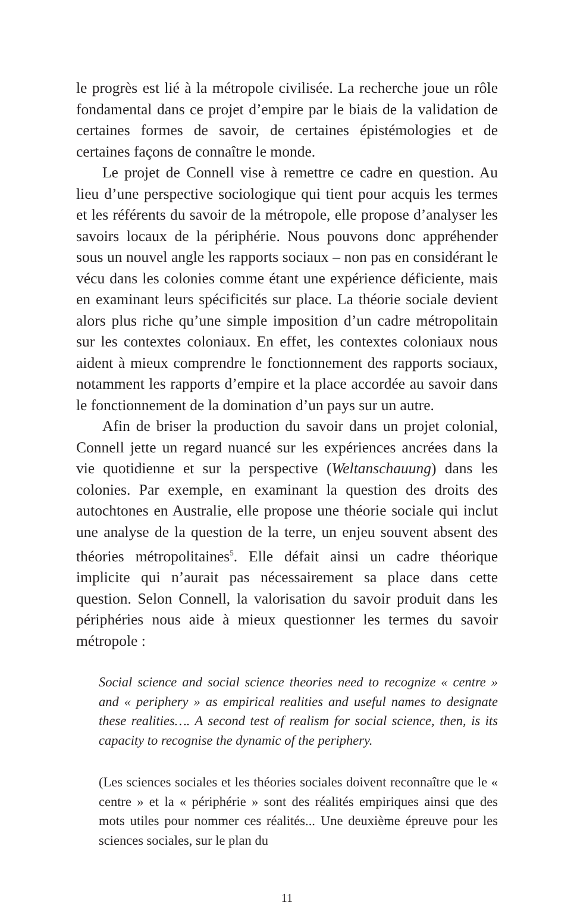le progrès est lié à la métropole civilisée. La recherche joue un rôle fondamental dans ce projet d’empire par le biais de la validation de certaines formes de savoir, de certaines épistémologies et de certaines façons de connaître le monde.
Le projet de Connell vise à remettre ce cadre en question. Au lieu d’une perspective sociologique qui tient pour acquis les termes et les référents du savoir de la métropole, elle propose d’analyser les savoirs locaux de la périphérie. Nous pouvons donc appréhender sous un nouvel angle les rapports sociaux – non pas en considérant le vécu dans les colonies comme étant une expérience déficiente, mais en examinant leurs spécificités sur place. La théorie sociale devient alors plus riche qu’une simple imposition d’un cadre métropolitain sur les contextes coloniaux. En effet, les contextes coloniaux nous aident à mieux comprendre le fonctionnement des rapports sociaux, notamment les rapports d’empire et la place accordée au savoir dans le fonctionnement de la domination d’un pays sur un autre.
Afin de briser la production du savoir dans un projet colonial, Connell jette un regard nuancé sur les expériences ancrées dans la vie quotidienne et sur la perspective (Weltanschauung) dans les colonies. Par exemple, en examinant la question des droits des autochtones en Australie, elle propose une théorie sociale qui inclut une analyse de la question de la terre, un enjeu souvent absent des théories métropolitaines<sup>5</sup>. Elle défait ainsi un cadre théorique implicite qui n’aurait pas nécessairement sa place dans cette question. Selon Connell, la valorisation du savoir produit dans les périphéries nous aide à mieux questionner les termes du savoir métropole :
Social science and social science theories need to recognize « centre » and « periphery » as empirical realities and useful names to designate these realities…. A second test of realism for social science, then, is its capacity to recognise the dynamic of the periphery.
(Les sciences sociales et les théories sociales doivent reconnaître que le « centre » et la « périphérie » sont des réalités empiriques ainsi que des mots utiles pour nommer ces réalités... Une deuxième épreuve pour les sciences sociales, sur le plan du
11